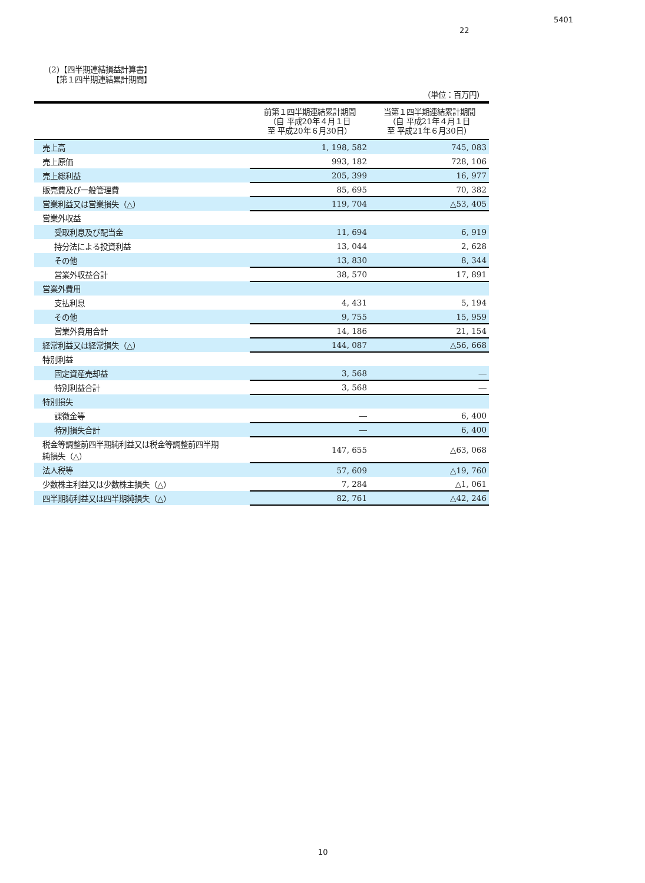5401
22
(2)【四半期連結損益計算書】
　【第１四半期連結累計期間】
（単位：百万円）
| | 前第１四半期連結累計期間 （自 平成20年４月１日 至 平成20年６月30日） | 当第１四半期連結累計期間 （自 平成21年４月１日 至 平成21年６月30日） |
| --- | --- | --- |
| 売上高 | 1, 198, 582 | 745, 083 |
| 売上原価 | 993, 182 | 728, 106 |
| 売上総利益 | 205, 399 | 16, 977 |
| 販売費及び一般管理費 | 85, 695 | 70, 382 |
| 営業利益又は営業損失（△） | 119, 704 | △53, 405 |
| 営業外収益 | | |
| 受取利息及び配当金 | 11, 694 | 6, 919 |
| 持分法による投資利益 | 13, 044 | 2, 628 |
| その他 | 13, 830 | 8, 344 |
| 営業外収益合計 | 38, 570 | 17, 891 |
| 営業外費用 | | |
| 支払利息 | 4, 431 | 5, 194 |
| その他 | 9, 755 | 15, 959 |
| 営業外費用合計 | 14, 186 | 21, 154 |
| 経常利益又は経常損失（△） | 144, 087 | △56, 668 |
| 特別利益 | | |
| 固定資産売却益 | 3, 568 | ― |
| 特別利益合計 | 3, 568 | ― |
| 特別損失 | | |
| 課徴金等 | ― | 6, 400 |
| 特別損失合計 | ― | 6, 400 |
| 税金等調整前四半期純利益又は税金等調整前四半期 純損失（△） | 147, 655 | △63, 068 |
| 法人税等 | 57, 609 | △19, 760 |
| 少数株主利益又は少数株主損失（△） | 7, 284 | △1, 061 |
| 四半期純利益又は四半期純損失（△） | 82, 761 | △42, 246 |
10